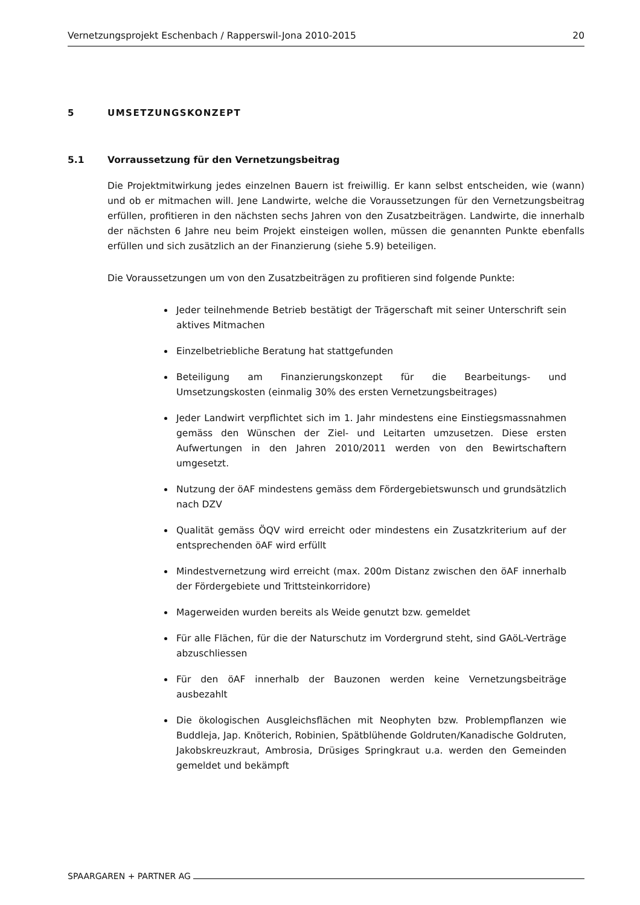Vernetzungsprojekt Eschenbach / Rapperswil-Jona 2010-2015 20
5 UMSETZUNGSKONZEPT
5.1 Vorraussetzung für den Vernetzungsbeitrag
Die Projektmitwirkung jedes einzelnen Bauern ist freiwillig. Er kann selbst entscheiden, wie (wann) und ob er mitmachen will. Jene Landwirte, welche die Voraussetzungen für den Vernetzungsbeitrag erfüllen, profitieren in den nächsten sechs Jahren von den Zusatzbeiträgen. Landwirte, die innerhalb der nächsten 6 Jahre neu beim Projekt einsteigen wollen, müssen die genannten Punkte ebenfalls erfüllen und sich zusätzlich an der Finanzierung (siehe 5.9) beteiligen.
Die Voraussetzungen um von den Zusatzbeiträgen zu profitieren sind folgende Punkte:
Jeder teilnehmende Betrieb bestätigt der Trägerschaft mit seiner Unterschrift sein aktives Mitmachen
Einzelbetriebliche Beratung hat stattgefunden
Beteiligung am Finanzierungskonzept für die Bearbeitungs- und Umsetzungskosten (einmalig 30% des ersten Vernetzungsbeitrages)
Jeder Landwirt verpflichtet sich im 1. Jahr mindestens eine Einstiegsmassnahmen gemäss den Wünschen der Ziel- und Leitarten umzusetzen. Diese ersten Aufwertungen in den Jahren 2010/2011 werden von den Bewirtschaftern umgesetzt.
Nutzung der öAF mindestens gemäss dem Fördergebietswunsch und grundsätzlich nach DZV
Qualität gemäss ÖQV wird erreicht oder mindestens ein Zusatzkriterium auf der entsprechenden öAF wird erfüllt
Mindestvernetzung wird erreicht (max. 200m Distanz zwischen den öAF innerhalb der Fördergebiete und Trittsteinkorridore)
Magerweiden wurden bereits als Weide genutzt bzw. gemeldet
Für alle Flächen, für die der Naturschutz im Vordergrund steht, sind GAöL-Verträge abzuschliessen
Für den öAF innerhalb der Bauzonen werden keine Vernetzungsbeiträge ausbezahlt
Die ökologischen Ausgleichsflächen mit Neophyten bzw. Problempflanzen wie Buddleja, Jap. Knöterich, Robinien, Spätblühende Goldruten/Kanadische Goldruten, Jakobskreuzkraut, Ambrosia, Drüsiges Springkraut u.a. werden den Gemeinden gemeldet und bekämpft
SPAARGAREN + PARTNER AG